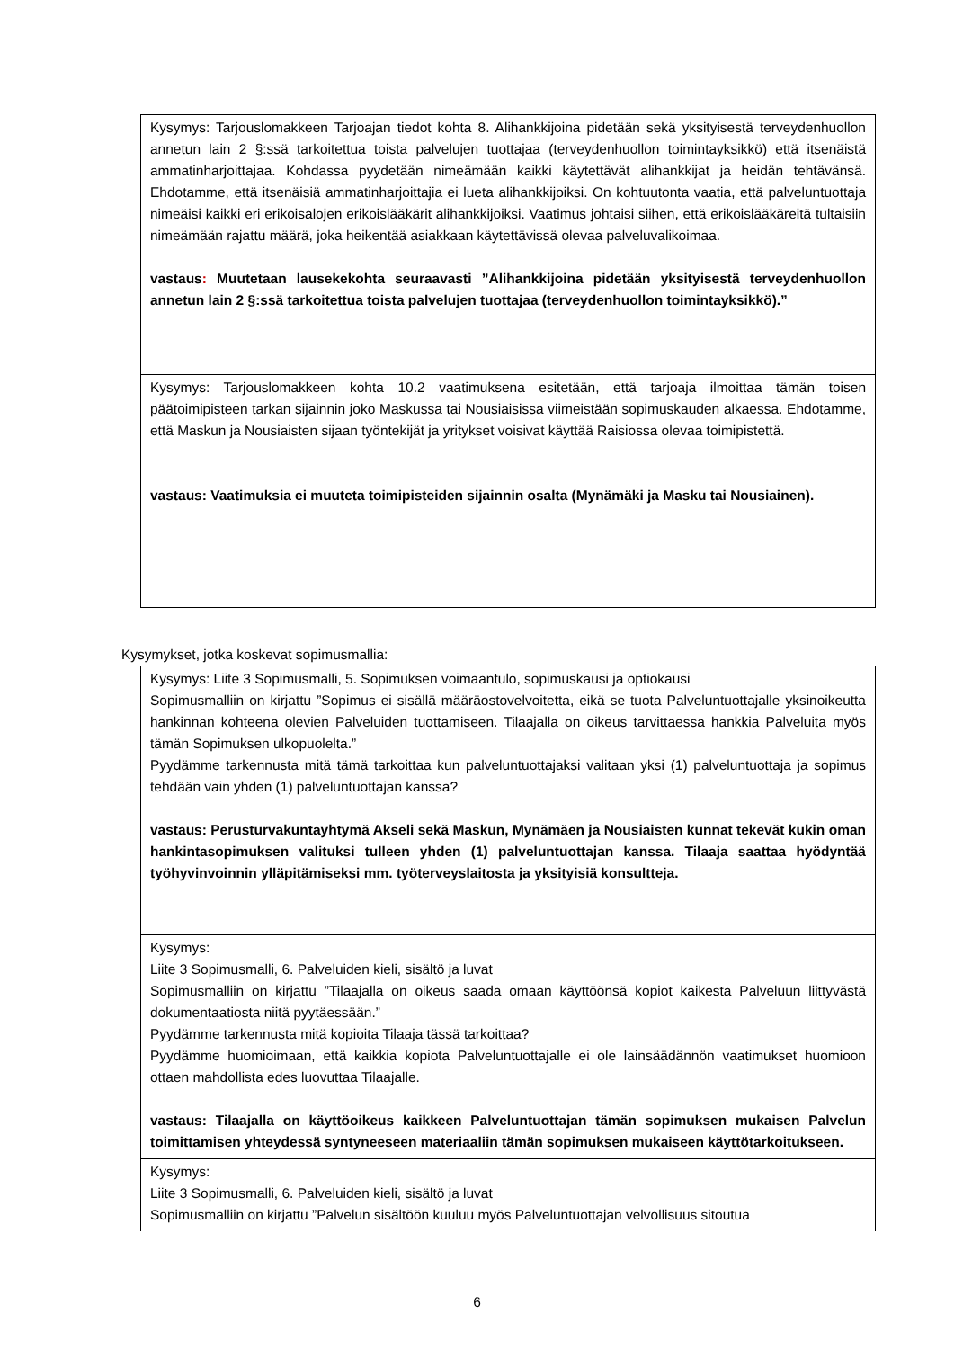| Kysymys: Tarjouslomakkeen Tarjoajan tiedot kohta 8. Alihankkijoina pidetään sekä yksityisestä terveydenhuollon annetun lain 2 §:ssä tarkoitettua toista palvelujen tuottajaa (terveydenhuollon toimintayksikkö) että itsenäistä ammatinharjoittajaa. Kohdassa pyydetään nimeämään kaikki käytettävät alihankkijat ja heidän tehtävänsä. Ehdotamme, että itsenäisiä ammatinharjoittajia ei lueta alihankkijoiksi. On kohtuutonta vaatia, että palveluntuottaja nimeäisi kaikki eri erikoisalojen erikoislääkärit alihankkijoiksi. Vaatimus johtaisi siihen, että erikoislääkäreitä tultaisiin nimeämään rajattu määrä, joka heikentää asiakkaan käytettävissä olevaa palveluvalikoimaa. vastaus : Muutetaan lausekekohta seuraavasti ”Alihankkijoina pidetään yksityisestä terveydenhuollon annetun lain 2 §:ssä tarkoitettua toista palvelujen tuottajaa (terveydenhuollon toimintayksikkö).” |
| Kysymys: Tarjouslomakkeen kohta 10.2 vaatimuksena esitetään, että tarjoaja ilmoittaa tämän toisen päätoimipisteen tarkan sijainnin joko Maskussa tai Nousiaisissa viimeistään sopimuskauden alkaessa. Ehdotamme, että Maskun ja Nousiaisten sijaan työntekijät ja yritykset voisivat käyttää Raisiossa olevaa toimipistettä. vastaus: Vaatimuksia ei muuteta toimipisteiden sijainnin osalta (Mynämäki ja Masku tai Nousiainen). |
Kysymykset, jotka koskevat sopimusmallia:
| Kysymys: Liite 3 Sopimusmalli, 5. Sopimuksen voimaantulo, sopimuskausi ja optiokausi Sopimusmalliin on kirjattu ”Sopimus ei sisällä määräostovelvoitetta, eikä se tuota Palveluntuottajalle yksinoikeutta hankinnan kohteena olevien Palveluiden tuottamiseen. Tilaajalla on oikeus tarvittaessa hankkia Palveluita myös tämän Sopimuksen ulkopuolelta.” Pyydämme tarkennusta mitä tämä tarkoittaa kun palveluntuottajaksi valitaan yksi (1) palveluntuottaja ja sopimus tehdään vain yhden (1) palveluntuottajan kanssa? vastaus: Perusturvakuntayhtymä Akseli sekä Maskun, Mynämäen ja Nousiaisten kunnat tekevät kukin oman hankintasopimuksen valituksi tulleen yhden (1) palveluntuottajan kanssa. Tilaaja saattaa hyödyntää työhyvinvoinnin ylläpitämiseksi mm. työterveyslaitosta ja yksityisiä konsultteja. |
| Kysymys: Liite 3 Sopimusmalli, 6. Palveluiden kieli, sisältö ja luvat Sopimusmalliin on kirjattu ”Tilaajalla on oikeus saada omaan käyttöönsä kopiot kaikesta Palveluun liittyvästä dokumentaatiosta niitä pyytäessään.” Pyydämme tarkennusta mitä kopioita Tilaaja tässä tarkoittaa? Pyydämme huomioimaan, että kaikkia kopiota Palveluntuottajalle ei ole lainsäädännön vaatimukset huomioon ottaen mahdollista edes luovuttaa Tilaajalle. vastaus: Tilaajalla on käyttöoikeus kaikkeen Palveluntuottajan tämän sopimuksen mukaisen Palvelun toimittamisen yhteydessä syntyneeseen materiaaliin tämän sopimuksen mukaiseen käyttötarkoitukseen. |
| Kysymys: Liite 3 Sopimusmalli, 6. Palveluiden kieli, sisältö ja luvat Sopimusmalliin on kirjattu ”Palvelun sisältöön kuuluu myös Palveluntuottajan velvollisuus sitoutua |
6